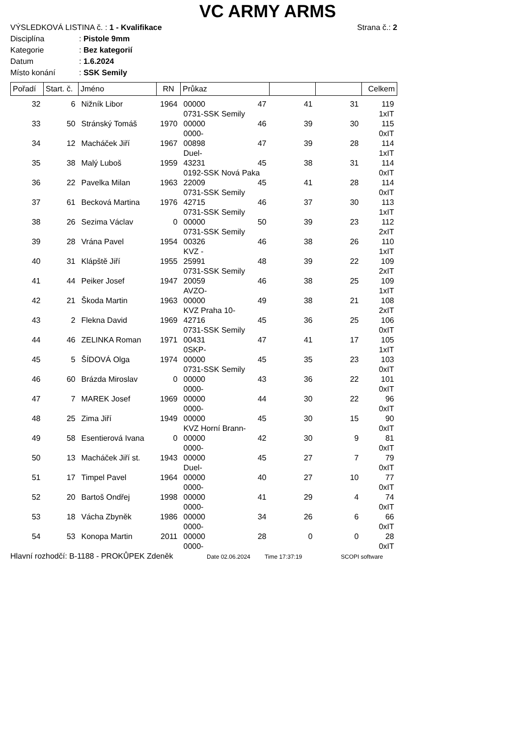VC ARMY ARMS
VÝSLEDKOVÁ LISTINA č. : 1 - Kvalifikace Strana č.: 2
Disciplína: Pistole 9mm
Kategorie: Bez kategorií
Datum: 1.6.2024
Místo konání: SSK Semily
| Pořadí | Start. č. | Jméno | RN | Průkaz | | | | Celkem |
| --- | --- | --- | --- | --- | --- | --- | --- | --- |
| 32 | 6 | Nižník Libor | 1964 | 00000 | 47 | 41 | 31 | 119 |
| | | | | 0731-SSK Semily | | | | 1xIT |
| 33 | 50 | Stránský Tomáš | 1970 | 00000 | 46 | 39 | 30 | 115 |
| | | | | 0000- | | | | 0xIT |
| 34 | 12 | Macháček Jiří | 1967 | 00898 | 47 | 39 | 28 | 114 |
| | | | | Duel- | | | | 1xIT |
| 35 | 38 | Malý Luboš | 1959 | 43231 | 45 | 38 | 31 | 114 |
| | | | | 0192-SSK Nová Paka | | | | 0xIT |
| 36 | 22 | Pavelka Milan | 1963 | 22009 | 45 | 41 | 28 | 114 |
| | | | | 0731-SSK Semily | | | | 0xIT |
| 37 | 61 | Becková Martina | 1976 | 42715 | 46 | 37 | 30 | 113 |
| | | | | 0731-SSK Semily | | | | 1xIT |
| 38 | 26 | Sezima Václav | 0 | 00000 | 50 | 39 | 23 | 112 |
| | | | | 0731-SSK Semily | | | | 2xIT |
| 39 | 28 | Vrána Pavel | 1954 | 00326 | 46 | 38 | 26 | 110 |
| | | | | KVZ - | | | | 1xIT |
| 40 | 31 | Klápště Jiří | 1955 | 25991 | 48 | 39 | 22 | 109 |
| | | | | 0731-SSK Semily | | | | 2xIT |
| 41 | 44 | Peiker Josef | 1947 | 20059 | 46 | 38 | 25 | 109 |
| | | | | AVZO- | | | | 1xIT |
| 42 | 21 | Škoda Martin | 1963 | 00000 | 49 | 38 | 21 | 108 |
| | | | | KVZ Praha 10- | | | | 2xIT |
| 43 | 2 | Flekna David | 1969 | 42716 | 45 | 36 | 25 | 106 |
| | | | | 0731-SSK Semily | | | | 0xIT |
| 44 | 46 | ZELINKA Roman | 1971 | 00431 | 47 | 41 | 17 | 105 |
| | | | | 0SKP- | | | | 1xIT |
| 45 | 5 | ŠÍDOVÁ Olga | 1974 | 00000 | 45 | 35 | 23 | 103 |
| | | | | 0731-SSK Semily | | | | 0xIT |
| 46 | 60 | Brázda Miroslav | 0 | 00000 | 43 | 36 | 22 | 101 |
| | | | | 0000- | | | | 0xIT |
| 47 | 7 | MAREK Josef | 1969 | 00000 | 44 | 30 | 22 | 96 |
| | | | | 0000- | | | | 0xIT |
| 48 | 25 | Zima Jiří | 1949 | 00000 | 45 | 30 | 15 | 90 |
| | | | | KVZ Horní Brann- | | | | 0xIT |
| 49 | 58 | Esentierová Ivana | 0 | 00000 | 42 | 30 | 9 | 81 |
| | | | | 0000- | | | | 0xIT |
| 50 | 13 | Macháček Jiří st. | 1943 | 00000 | 45 | 27 | 7 | 79 |
| | | | | Duel- | | | | 0xIT |
| 51 | 17 | Timpel Pavel | 1964 | 00000 | 40 | 27 | 10 | 77 |
| | | | | 0000- | | | | 0xIT |
| 52 | 20 | Bartoš Ondřej | 1998 | 00000 | 41 | 29 | 4 | 74 |
| | | | | 0000- | | | | 0xIT |
| 53 | 18 | Vácha Zbyněk | 1986 | 00000 | 34 | 26 | 6 | 66 |
| | | | | 0000- | | | | 0xIT |
| 54 | 53 | Konopa Martin | 2011 | 00000 | 28 | 0 | 0 | 28 |
| | | | | 0000- | | | | 0xIT |
Hlavní rozhodčí: B-1188 - PROKŮPEK Zdeněk Date 02.06.2024 Time 17:37:19 SCOPI software